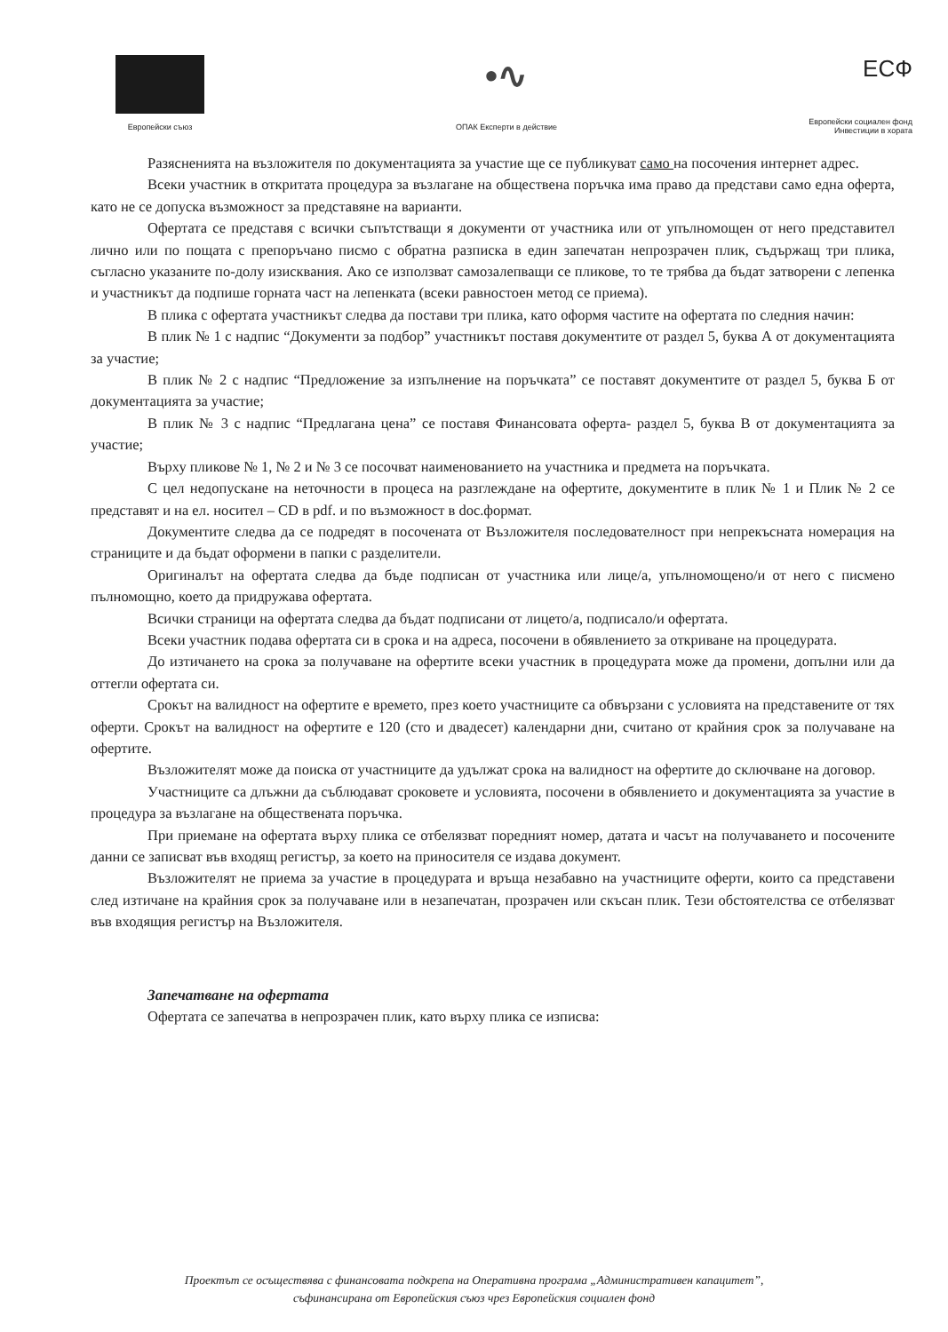Европейски съюз
•∿
ОПАК Експерти в действие
ЕСФ
Европейски социален фонд
Инвестиции в хората
Разясненията на възложителя по документацията за участие ще се публикуват само на посочения интернет адрес.
Всеки участник в откритата процедура за възлагане на обществена поръчка има право да представи само една оферта, като не се допуска възможност за представяне на варианти.
Офертата се представя с всички съпътстващи я документи от участника или от упълномощен от него представител лично или по пощата с препоръчано писмо с обратна разписка в един запечатан непрозрачен плик, съдържащ три плика, съгласно указаните по-долу изисквания. Ако се използват самозалепващи се пликове, то те трябва да бъдат затворени с лепенка и участникът да подпише горната част на лепенката (всеки равностоен метод се приема).
В плика с офертата участникът следва да постави три плика, като оформя частите на офертата по следния начин:
В плик № 1 с надпис “Документи за подбор” участникът поставя документите от раздел 5, буква А от документацията за участие;
В плик № 2 с надпис “Предложение за изпълнение на поръчката” се поставят документите от раздел 5, буква Б от документацията за участие;
В плик № 3 с надпис “Предлагана цена” се поставя Финансовата оферта- раздел 5, буква В от документацията за участие;
Върху пликове № 1, № 2 и № 3 се посочват наименованието на участника и предмета на поръчката.
С цел недопускане на неточности в процеса на разглеждане на офертите, документите в плик № 1 и Плик № 2 се представят и на ел. носител – CD в pdf. и по възможност в doc.формат.
Документите следва да се подредят в посочената от Възложителя последователност при непрекъсната номерация на страниците и да бъдат оформени в папки с разделители.
Оригиналът на офертата следва да бъде подписан от участника или лице/а, упълномощено/и от него с писмено пълномощно, което да придружава офертата.
Всички страници на офертата следва да бъдат подписани от лицето/а, подписало/и офертата.
Всеки участник подава офертата си в срока и на адреса, посочени в обявлението за откриване на процедурата.
До изтичането на срока за получаване на офертите всеки участник в процедурата може да промени, допълни или да оттегли офертата си.
Срокът на валидност на офертите е времето, през което участниците са обвързани с условията на представените от тях оферти. Срокът на валидност на офертите е 120 (сто и двадесет) календарни дни, считано от крайния срок за получаване на офертите.
Възложителят може да поиска от участниците да удължат срока на валидност на офертите до сключване на договор.
Участниците са длъжни да съблюдават сроковете и условията, посочени в обявлението и документацията за участие в процедура за възлагане на обществената поръчка.
При приемане на офертата върху плика се отбелязват поредният номер, датата и часът на получаването и посочените данни се записват във входящ регистър, за което на приносителя се издава документ.
Възложителят не приема за участие в процедурата и връща незабавно на участниците оферти, които са представени след изтичане на крайния срок за получаване или в незапечатан, прозрачен или скъсан плик. Тези обстоятелства се отбелязват във входящия регистър на Възложителя.
Запечатване на офертата
Офертата се запечатва в непрозрачен плик, като върху плика се изписва:
Проектът се осъществява с финансовата подкрепа на Оперативна програма „Административен капацитет”,
съфинансирана от Европейския съюз чрез Европейския социален фонд